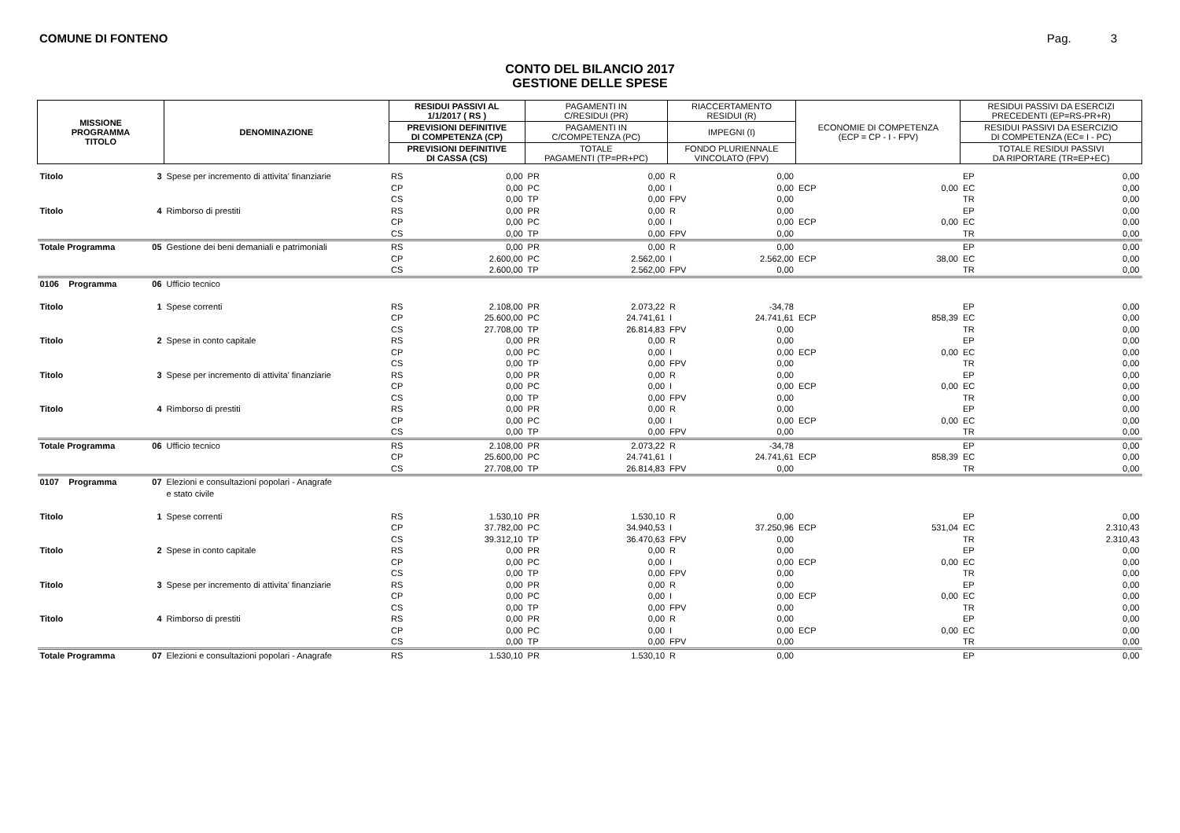COMUNE DI FONTENO Pag. 3
CONTO DEL BILANCIO 2017
GESTIONE DELLE SPESE
| MISSIONE PROGRAMMA TITOLO | | DENOMINAZIONE | RESIDUI PASSIVI AL 1/1/2017 ( RS ) | | PAGAMENTI IN C/RESIDUI (PR) | | RIACCERTAMENTO RESIDUI (R) | | ECONOMIE DI COMPETENZA (ECP = CP - I - FPV) | | RESIDUI PASSIVI DA ESERCIZI PRECEDENTI (EP=RS-PR+R) | |
| --- | --- | --- | --- | --- | --- | --- | --- | --- | --- | --- | --- | --- |
| | | | PREVISIONI DEFINITIVE DI COMPETENZA (CP) | | PAGAMENTI IN C/COMPETENZA (PC) | | IMPEGNI (I) | | | | RESIDUI PASSIVI DA ESERCIZIO DI COMPETENZA (EC= I - PC) | |
| | | | PREVISIONI DEFINITIVE DI CASSA (CS) | | TOTALE PAGAMENTI (TP=PR+PC) | | FONDO PLURIENNALE VINCOLATO (FPV) | | | | TOTALE RESIDUI PASSIVI DA RIPORTARE (TR=EP+EC) | |
| Titolo | 3 | Spese per incremento di attivita' finanziarie | RS CP CS | 0,00 0,00 0,00 | PR PC TP | 0,00 0,00 0,00 | R I FPV | 0,00 0,00 0,00 | ECP | 0,00 | EP EC TR | 0,00 0,00 0,00 |
| Titolo | 4 | Rimborso di prestiti | RS CP CS | 0,00 0,00 0,00 | PR PC TP | 0,00 0,00 0,00 | R I FPV | 0,00 0,00 0,00 | ECP | 0,00 | EP EC TR | 0,00 0,00 0,00 |
| Totale Programma | 05 | Gestione dei beni demaniali e patrimoniali | RS CP CS | 0,00 2.600,00 2.600,00 | PR PC TP | 0,00 2.562,00 2.562,00 | R I FPV | 0,00 2.562,00 0,00 | ECP | 38,00 | EP EC TR | 0,00 0,00 0,00 |
| 0106 Programma | 06 | Ufficio tecnico | | | | | | | | | | |
| Titolo | 1 | Spese correnti | RS CP CS | 2.108,00 25.600,00 27.708,00 | PR PC TP | 2.073,22 24.741,61 26.814,83 | R I FPV | -34,78 24.741,61 0,00 | ECP | 858,39 | EP EC TR | 0,00 0,00 0,00 |
| Titolo | 2 | Spese in conto capitale | RS CP CS | 0,00 0,00 0,00 | PR PC TP | 0,00 0,00 0,00 | R I FPV | 0,00 0,00 0,00 | ECP | 0,00 | EP EC TR | 0,00 0,00 0,00 |
| Titolo | 3 | Spese per incremento di attivita' finanziarie | RS CP CS | 0,00 0,00 0,00 | PR PC TP | 0,00 0,00 0,00 | R I FPV | 0,00 0,00 0,00 | ECP | 0,00 | EP EC TR | 0,00 0,00 0,00 |
| Titolo | 4 | Rimborso di prestiti | RS CP CS | 0,00 0,00 0,00 | PR PC TP | 0,00 0,00 0,00 | R I FPV | 0,00 0,00 0,00 | ECP | 0,00 | EP EC TR | 0,00 0,00 0,00 |
| Totale Programma | 06 | Ufficio tecnico | RS CP CS | 2.108,00 25.600,00 27.708,00 | PR PC TP | 2.073,22 24.741,61 26.814,83 | R I FPV | -34,78 24.741,61 0,00 | ECP | 858,39 | EP EC TR | 0,00 0,00 0,00 |
| 0107 Programma | 07 | Elezioni e consultazioni popolari - Anagrafe e stato civile | | | | | | | | | | |
| Titolo | 1 | Spese correnti | RS CP CS | 1.530,10 37.782,00 39.312,10 | PR PC TP | 1.530,10 34.940,53 36.470,63 | R I FPV | 0,00 37.250,96 0,00 | ECP | 531,04 | EP EC TR | 0,00 2.310,43 2.310,43 |
| Titolo | 2 | Spese in conto capitale | RS CP CS | 0,00 0,00 0,00 | PR PC TP | 0,00 0,00 0,00 | R I FPV | 0,00 0,00 0,00 | ECP | 0,00 | EP EC TR | 0,00 0,00 0,00 |
| Titolo | 3 | Spese per incremento di attivita' finanziarie | RS CP CS | 0,00 0,00 0,00 | PR PC TP | 0,00 0,00 0,00 | R I FPV | 0,00 0,00 0,00 | ECP | 0,00 | EP EC TR | 0,00 0,00 0,00 |
| Titolo | 4 | Rimborso di prestiti | RS CP CS | 0,00 0,00 0,00 | PR PC TP | 0,00 0,00 0,00 | R I FPV | 0,00 0,00 0,00 | ECP | 0,00 | EP EC TR | 0,00 0,00 0,00 |
| Totale Programma | 07 | Elezioni e consultazioni popolari - Anagrafe | RS | 1.530,10 | PR | 1.530,10 | R | 0,00 | | | EP | 0,00 |